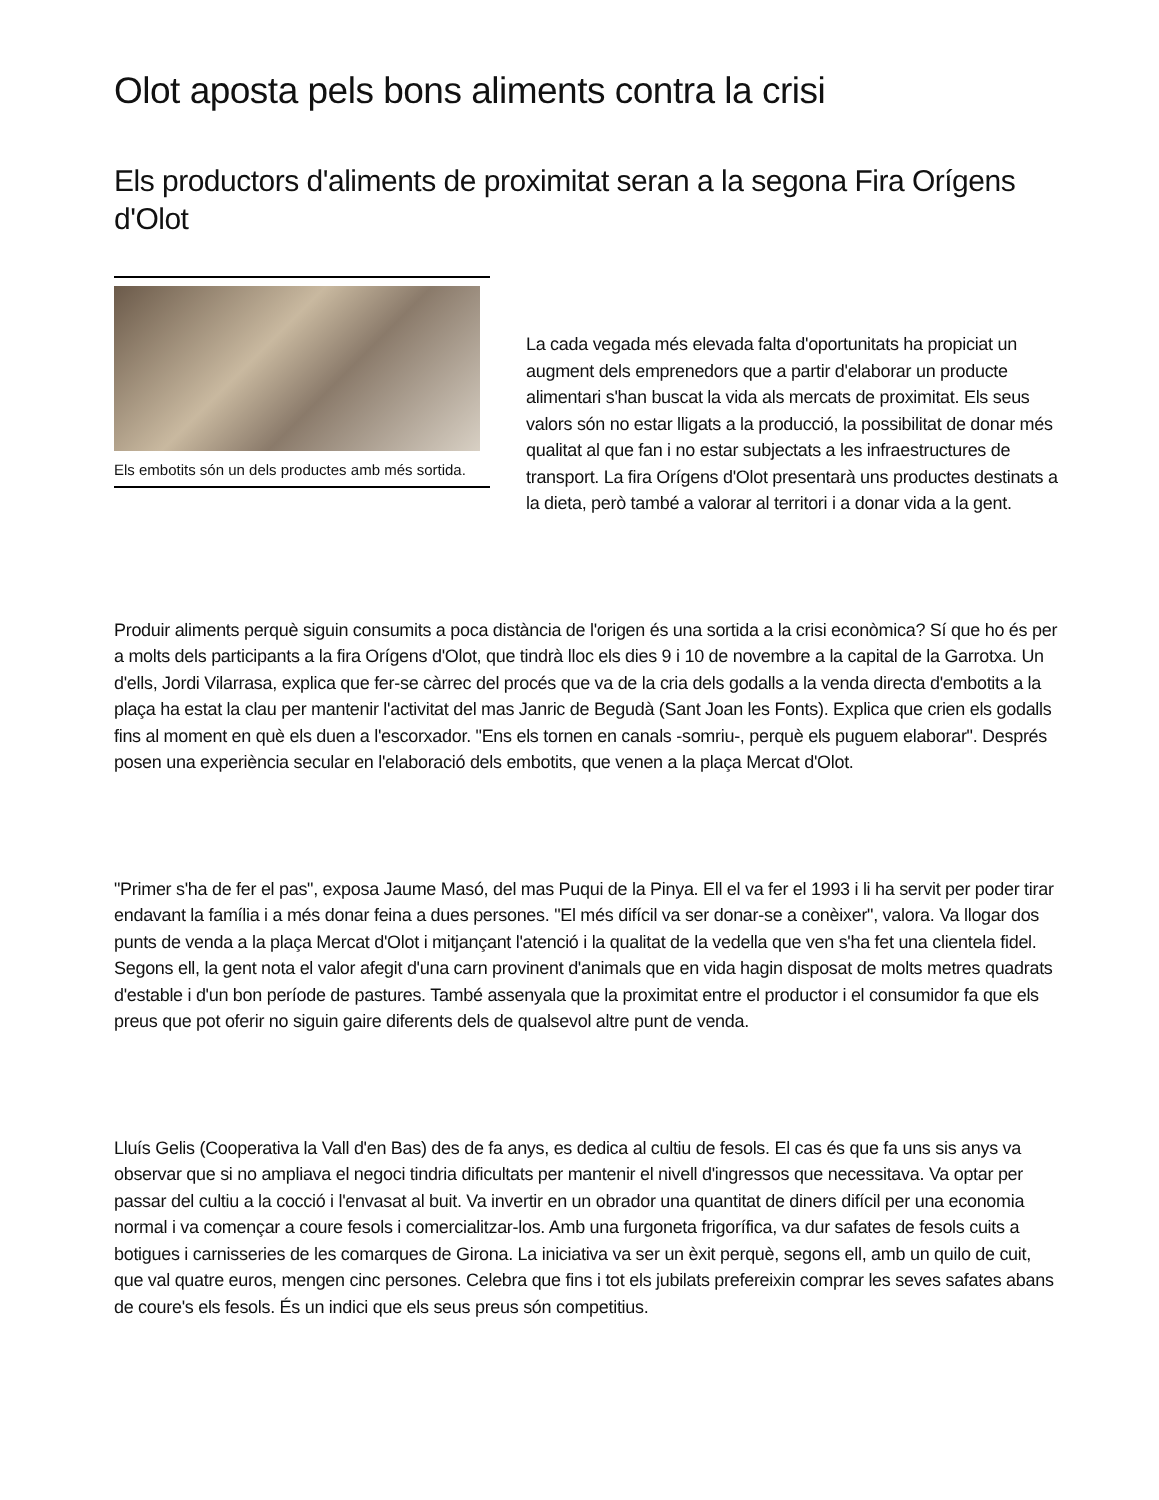Olot aposta pels bons aliments contra la crisi
Els productors d'aliments de proximitat seran a la segona Fira Orígens d'Olot
Els embotits són un dels productes amb més sortida.
La cada vegada més elevada falta d'oportunitats ha propiciat un augment dels emprenedors que a partir d'elaborar un producte alimentari s'han buscat la vida als mercats de proximitat. Els seus valors són no estar lligats a la producció, la possibilitat de donar més qualitat al que fan i no estar subjectats a les infraestructures de transport. La fira Orígens d'Olot presentarà uns productes destinats a la dieta, però també a valorar al territori i a donar vida a la gent.
Produir aliments perquè siguin consumits a poca distància de l'origen és una sortida a la crisi econòmica? Sí que ho és per a molts dels participants a la fira Orígens d'Olot, que tindrà lloc els dies 9 i 10 de novembre a la capital de la Garrotxa. Un d'ells, Jordi Vilarrasa, explica que fer-se càrrec del procés que va de la cria dels godalls a la venda directa d'embotits a la plaça ha estat la clau per mantenir l'activitat del mas Janric de Begudà (Sant Joan les Fonts). Explica que crien els godalls fins al moment en què els duen a l'escorxador. "Ens els tornen en canals -somriu-, perquè els puguem elaborar". Després posen una experiència secular en l'elaboració dels embotits, que venen a la plaça Mercat d'Olot.
"Primer s'ha de fer el pas", exposa Jaume Masó, del mas Puqui de la Pinya. Ell el va fer el 1993 i li ha servit per poder tirar endavant la família i a més donar feina a dues persones. "El més difícil va ser donar-se a conèixer", valora. Va llogar dos punts de venda a la plaça Mercat d'Olot i mitjançant l'atenció i la qualitat de la vedella que ven s'ha fet una clientela fidel. Segons ell, la gent nota el valor afegit d'una carn provinent d'animals que en vida hagin disposat de molts metres quadrats d'estable i d'un bon període de pastures. També assenyala que la proximitat entre el productor i el consumidor fa que els preus que pot oferir no siguin gaire diferents dels de qualsevol altre punt de venda.
Lluís Gelis (Cooperativa la Vall d'en Bas) des de fa anys, es dedica al cultiu de fesols. El cas és que fa uns sis anys va observar que si no ampliava el negoci tindria dificultats per mantenir el nivell d'ingressos que necessitava. Va optar per passar del cultiu a la cocció i l'envasat al buit. Va invertir en un obrador una quantitat de diners difícil per una economia normal i va començar a coure fesols i comercialitzar-los. Amb una furgoneta frigorífica, va dur safates de fesols cuits a botigues i carnisseries de les comarques de Girona. La iniciativa va ser un èxit perquè, segons ell, amb un quilo de cuit, que val quatre euros, mengen cinc persones. Celebra que fins i tot els jubilats prefereixin comprar les seves safates abans de coure's els fesols. És un indici que els seus preus són competitius.